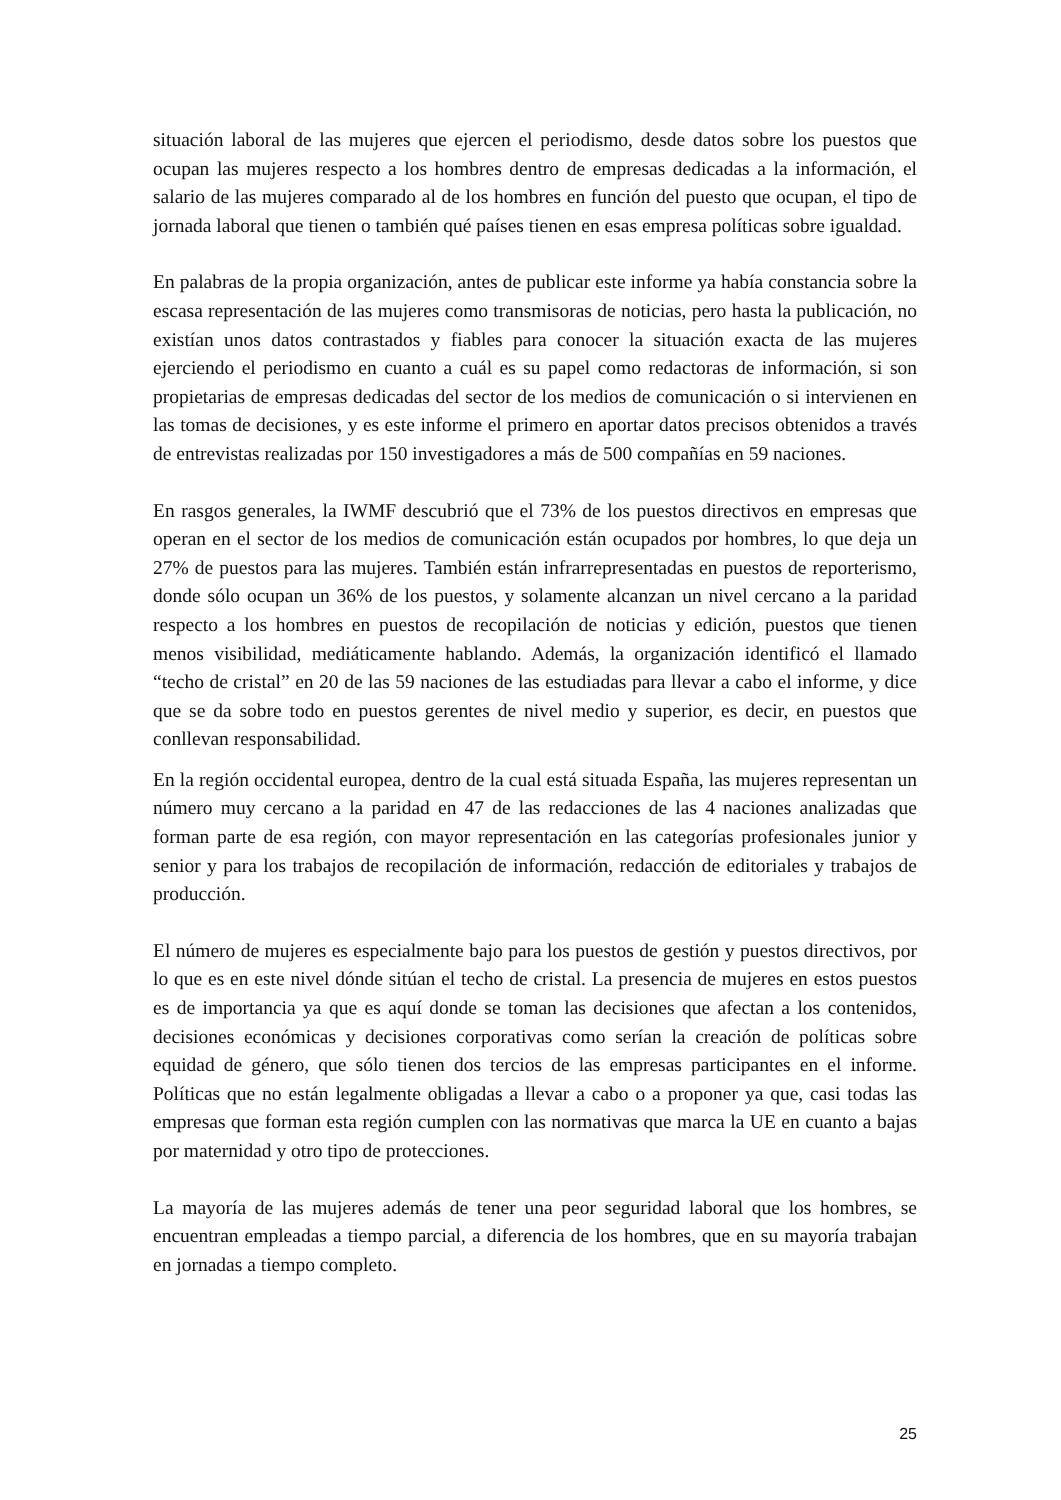situación laboral de las mujeres que ejercen el periodismo, desde datos sobre los puestos que ocupan las mujeres respecto a los hombres dentro de empresas dedicadas a la información, el salario de las mujeres comparado al de los hombres en función del puesto que ocupan, el tipo de jornada laboral que tienen o también qué países tienen en esas empresa políticas sobre igualdad.
En palabras de la propia organización, antes de publicar este informe ya había constancia sobre la escasa representación de las mujeres como transmisoras de noticias, pero hasta la publicación, no existían unos datos contrastados y fiables para conocer la situación exacta de las mujeres ejerciendo el periodismo en cuanto a cuál es su papel como redactoras de información, si son propietarias de empresas dedicadas del sector de los medios de comunicación o si intervienen en las tomas de decisiones, y es este informe el primero en aportar datos precisos obtenidos a través de entrevistas realizadas por 150 investigadores a más de 500 compañías en 59 naciones.
En rasgos generales, la IWMF descubrió que el 73% de los puestos directivos en empresas que operan en el sector de los medios de comunicación están ocupados por hombres, lo que deja un 27% de puestos para las mujeres. También están infrarrepresentadas en puestos de reporterismo, donde sólo ocupan un 36% de los puestos, y solamente alcanzan un nivel cercano a la paridad respecto a los hombres en puestos de recopilación de noticias y edición, puestos que tienen menos visibilidad, mediáticamente hablando. Además, la organización identificó el llamado “techo de cristal” en 20 de las 59 naciones de las estudiadas para llevar a cabo el informe, y dice que se da sobre todo en puestos gerentes de nivel medio y superior, es decir, en puestos que conllevan responsabilidad.
En la región occidental europea, dentro de la cual está situada España, las mujeres representan un número muy cercano a la paridad en 47 de las redacciones de las 4 naciones analizadas que forman parte de esa región, con mayor representación en las categorías profesionales junior y senior y para los trabajos de recopilación de información, redacción de editoriales y trabajos de producción.
El número de mujeres es especialmente bajo para los puestos de gestión y puestos directivos, por lo que es en este nivel dónde sitúan el techo de cristal. La presencia de mujeres en estos puestos es de importancia ya que es aquí donde se toman las decisiones que afectan a los contenidos, decisiones económicas y decisiones corporativas como serían la creación de políticas sobre equidad de género, que sólo tienen dos tercios de las empresas participantes en el informe. Políticas que no están legalmente obligadas a llevar a cabo o a proponer ya que, casi todas las empresas que forman esta región cumplen con las normativas que marca la UE en cuanto a bajas por maternidad y otro tipo de protecciones.
La mayoría de las mujeres además de tener una peor seguridad laboral que los hombres, se encuentran empleadas a tiempo parcial, a diferencia de los hombres, que en su mayoría trabajan en jornadas a tiempo completo.
25